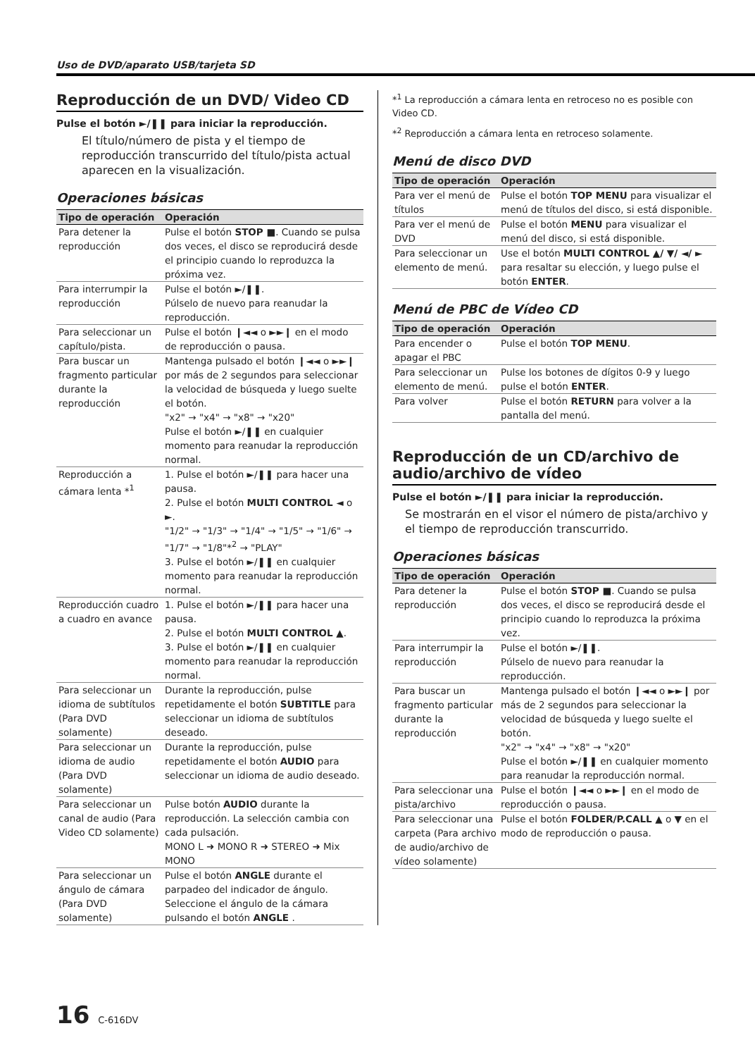Uso de DVD/aparato USB/tarjeta SD
Reproducción de un DVD/ Video CD
Pulse el botón ►/❚❚ para iniciar la reproducción.
El título/número de pista y el tiempo de reproducción transcurrido del título/pista actual aparecen en la visualización.
Operaciones básicas
| Tipo de operación | Operación |
| --- | --- |
| Para detener la reproducción | Pulse el botón STOP ■ . Cuando se pulsa dos veces, el disco se reproducirá desde el principio cuando lo reproduzca la próxima vez. |
| Para interrumpir la reproducción | Pulse el botón ►/❚❚. Púlselo de nuevo para reanudar la reproducción. |
| Para seleccionar un capítulo/pista. | Pulse el botón ❙◄◄ o ►►❙ en el modo de reproducción o pausa. |
| Para buscar un fragmento particular durante la reproducción | Mantenga pulsado el botón ❙◄◄ o ►►❙ por más de 2 segundos para seleccionar la velocidad de búsqueda y luego suelte el botón. "x2" → "x4" → "x8" → "x20" Pulse el botón ►/❚❚ en cualquier momento para reanudar la reproducción normal. |
| Reproducción a cámara lenta *<sup>1</sup> | 1. Pulse el botón ►/❚❚ para hacer una pausa. 2. Pulse el botón MULTI CONTROL ◄ o ►. "1/2" → "1/3" → "1/4" → "1/5" → "1/6" → "1/7" → "1/8"*<sup>2</sup> → "PLAY" 3. Pulse el botón ►/❚❚ en cualquier momento para reanudar la reproducción normal. |
| Reproducción cuadro a cuadro en avance | 1. Pulse el botón ►/❚❚ para hacer una pausa. 2. Pulse el botón MULTI CONTROL ▲ . 3. Pulse el botón ►/❚❚ en cualquier momento para reanudar la reproducción normal. |
| Para seleccionar un idioma de subtítulos (Para DVD solamente) | Durante la reproducción, pulse repetidamente el botón SUBTITLE para seleccionar un idioma de subtítulos deseado. |
| Para seleccionar un idioma de audio (Para DVD solamente) | Durante la reproducción, pulse repetidamente el botón AUDIO para seleccionar un idioma de audio deseado. |
| Para seleccionar un canal de audio (Para Video CD solamente) | Pulse botón AUDIO durante la reproducción. La selección cambia con cada pulsación. MONO L ➜ MONO R ➜ STEREO ➜ Mix MONO |
| Para seleccionar un ángulo de cámara (Para DVD solamente) | Pulse el botón ANGLE durante el parpadeo del indicador de ángulo. Seleccione el ángulo de la cámara pulsando el botón ANGLE . |
*<sup>1</sup> La reproducción a cámara lenta en retroceso no es posible con Video CD.
*<sup>2</sup> Reproducción a cámara lenta en retroceso solamente.
Menú de disco DVD
| Tipo de operación | Operación |
| --- | --- |
| Para ver el menú de títulos | Pulse el botón TOP MENU para visualizar el menú de títulos del disco, si está disponible. |
| Para ver el menú de DVD | Pulse el botón MENU para visualizar el menú del disco, si está disponible. |
| Para seleccionar un elemento de menú. | Use el botón MULTI CONTROL ▲/ ▼/ ◄/ ► para resaltar su elección, y luego pulse el botón ENTER . |
Menú de PBC de Vídeo CD
| Tipo de operación | Operación |
| --- | --- |
| Para encender o apagar el PBC | Pulse el botón TOP MENU . |
| Para seleccionar un elemento de menú. | Pulse los botones de dígitos 0-9 y luego pulse el botón ENTER . |
| Para volver | Pulse el botón RETURN para volver a la pantalla del menú. |
Reproducción de un CD/archivo de audio/archivo de vídeo
Pulse el botón ►/❚❚ para iniciar la reproducción.
Se mostrarán en el visor el número de pista/archivo y el tiempo de reproducción transcurrido.
Operaciones básicas
| Tipo de operación | Operación |
| --- | --- |
| Para detener la reproducción | Pulse el botón STOP ■ . Cuando se pulsa dos veces, el disco se reproducirá desde el principio cuando lo reproduzca la próxima vez. |
| Para interrumpir la reproducción | Pulse el botón ►/❚❚. Púlselo de nuevo para reanudar la reproducción. |
| Para buscar un fragmento particular durante la reproducción | Mantenga pulsado el botón ❙◄◄ o ►►❙ por más de 2 segundos para seleccionar la velocidad de búsqueda y luego suelte el botón. "x2" → "x4" → "x8" → "x20" Pulse el botón ►/❚❚ en cualquier momento para reanudar la reproducción normal. |
| Para seleccionar una pista/archivo | Pulse el botón ❙◄◄ o ►►❙ en el modo de reproducción o pausa. |
| Para seleccionar una carpeta (Para archivo de audio/archivo de vídeo solamente) | Pulse el botón FOLDER/P.CALL ▲ o ▼ en el modo de reproducción o pausa. |
16 C-616DV